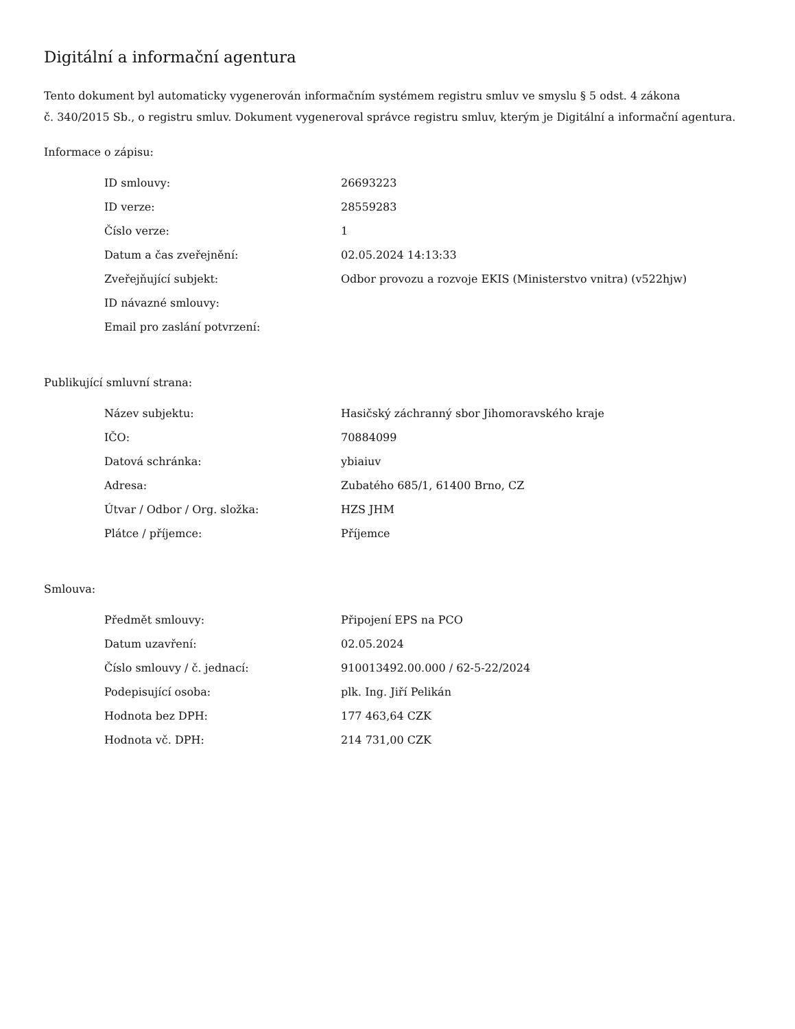Digitální a informační agentura
Tento dokument byl automaticky vygenerován informačním systémem registru smluv ve smyslu § 5 odst. 4 zákona
č. 340/2015 Sb., o registru smluv. Dokument vygeneroval správce registru smluv, kterým je Digitální a informační agentura.
Informace o zápisu:
| ID smlouvy: | 26693223 |
| ID verze: | 28559283 |
| Číslo verze: | 1 |
| Datum a čas zveřejnění: | 02.05.2024 14:13:33 |
| Zveřejňující subjekt: | Odbor provozu a rozvoje EKIS (Ministerstvo vnitra) (v522hjw) |
| ID návazné smlouvy: | |
| Email pro zaslání potvrzení: | |
Publikující smluvní strana:
| Název subjektu: | Hasičský záchranný sbor Jihomoravského kraje |
| IČO: | 70884099 |
| Datová schránka: | ybiaiuv |
| Adresa: | Zubatého 685/1, 61400 Brno, CZ |
| Útvar / Odbor / Org. složka: | HZS JHM |
| Plátce / příjemce: | Příjemce |
Smlouva:
| Předmět smlouvy: | Připojení EPS na PCO |
| Datum uzavření: | 02.05.2024 |
| Číslo smlouvy / č. jednací: | 910013492.00.000 / 62-5-22/2024 |
| Podepisující osoba: | plk. Ing. Jiří Pelikán |
| Hodnota bez DPH: | 177 463,64 CZK |
| Hodnota vč. DPH: | 214 731,00 CZK |